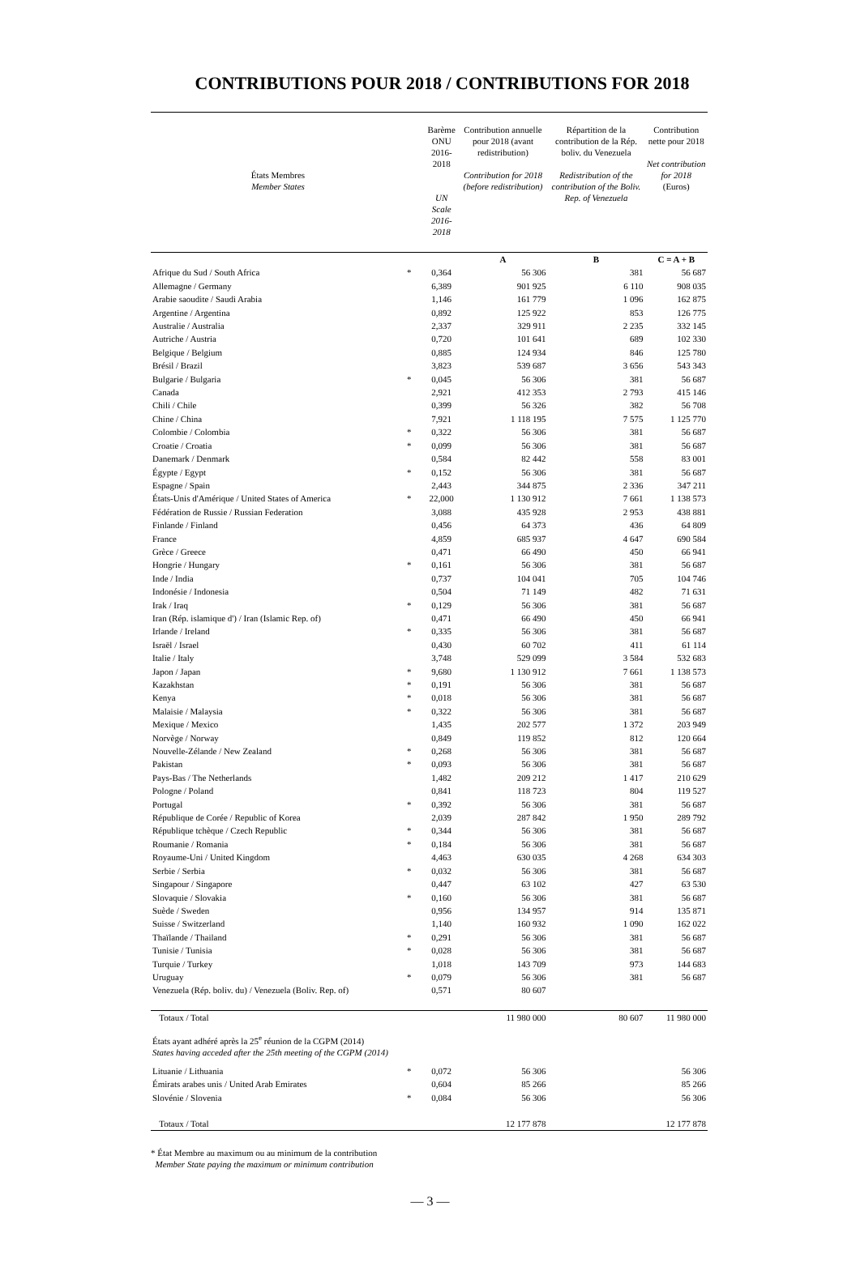CONTRIBUTIONS POUR 2018 / CONTRIBUTIONS FOR 2018
| États Membres Member States | | Barème ONU 2016-2018 UN Scale 2016-2018 | Contribution annuelle pour 2018 (avant redistribution) Contribution for 2018 (before redistribution) | Répartition de la contribution de la Rép. boliv. du Venezuela Redistribution of the contribution of the Boliv. Rep. of Venezuela | Contribution nette pour 2018 Net contribution for 2018 (Euros) |
| --- | --- | --- | --- | --- | --- |
| | | | A | B | C = A + B |
| Afrique du Sud / South Africa | * | 0,364 | 56 306 | 381 | 56 687 |
| Allemagne / Germany | | 6,389 | 901 925 | 6 110 | 908 035 |
| Arabie saoudite / Saudi Arabia | | 1,146 | 161 779 | 1 096 | 162 875 |
| Argentine / Argentina | | 0,892 | 125 922 | 853 | 126 775 |
| Australie / Australia | | 2,337 | 329 911 | 2 235 | 332 145 |
| Autriche / Austria | | 0,720 | 101 641 | 689 | 102 330 |
| Belgique / Belgium | | 0,885 | 124 934 | 846 | 125 780 |
| Brésil / Brazil | | 3,823 | 539 687 | 3 656 | 543 343 |
| Bulgarie / Bulgaria | * | 0,045 | 56 306 | 381 | 56 687 |
| Canada | | 2,921 | 412 353 | 2 793 | 415 146 |
| Chili / Chile | | 0,399 | 56 326 | 382 | 56 708 |
| Chine / China | | 7,921 | 1 118 195 | 7 575 | 1 125 770 |
| Colombie / Colombia | * | 0,322 | 56 306 | 381 | 56 687 |
| Croatie / Croatia | * | 0,099 | 56 306 | 381 | 56 687 |
| Danemark / Denmark | | 0,584 | 82 442 | 558 | 83 001 |
| Égypte / Egypt | * | 0,152 | 56 306 | 381 | 56 687 |
| Espagne / Spain | | 2,443 | 344 875 | 2 336 | 347 211 |
| États-Unis d'Amérique / United States of America | * | 22,000 | 1 130 912 | 7 661 | 1 138 573 |
| Fédération de Russie / Russian Federation | | 3,088 | 435 928 | 2 953 | 438 881 |
| Finlande / Finland | | 0,456 | 64 373 | 436 | 64 809 |
| France | | 4,859 | 685 937 | 4 647 | 690 584 |
| Grèce / Greece | | 0,471 | 66 490 | 450 | 66 941 |
| Hongrie / Hungary | * | 0,161 | 56 306 | 381 | 56 687 |
| Inde / India | | 0,737 | 104 041 | 705 | 104 746 |
| Indonésie / Indonesia | | 0,504 | 71 149 | 482 | 71 631 |
| Irak / Iraq | * | 0,129 | 56 306 | 381 | 56 687 |
| Iran (Rép. islamique d') / Iran (Islamic Rep. of) | | 0,471 | 66 490 | 450 | 66 941 |
| Irlande / Ireland | * | 0,335 | 56 306 | 381 | 56 687 |
| Israël / Israel | | 0,430 | 60 702 | 411 | 61 114 |
| Italie / Italy | | 3,748 | 529 099 | 3 584 | 532 683 |
| Japon / Japan | * | 9,680 | 1 130 912 | 7 661 | 1 138 573 |
| Kazakhstan | * | 0,191 | 56 306 | 381 | 56 687 |
| Kenya | * | 0,018 | 56 306 | 381 | 56 687 |
| Malaisie / Malaysia | * | 0,322 | 56 306 | 381 | 56 687 |
| Mexique / Mexico | | 1,435 | 202 577 | 1 372 | 203 949 |
| Norvège / Norway | | 0,849 | 119 852 | 812 | 120 664 |
| Nouvelle-Zélande / New Zealand | * | 0,268 | 56 306 | 381 | 56 687 |
| Pakistan | * | 0,093 | 56 306 | 381 | 56 687 |
| Pays-Bas / The Netherlands | | 1,482 | 209 212 | 1 417 | 210 629 |
| Pologne / Poland | | 0,841 | 118 723 | 804 | 119 527 |
| Portugal | * | 0,392 | 56 306 | 381 | 56 687 |
| République de Corée / Republic of Korea | | 2,039 | 287 842 | 1 950 | 289 792 |
| République tchèque / Czech Republic | * | 0,344 | 56 306 | 381 | 56 687 |
| Roumanie / Romania | * | 0,184 | 56 306 | 381 | 56 687 |
| Royaume-Uni / United Kingdom | | 4,463 | 630 035 | 4 268 | 634 303 |
| Serbie / Serbia | * | 0,032 | 56 306 | 381 | 56 687 |
| Singapour / Singapore | | 0,447 | 63 102 | 427 | 63 530 |
| Slovaquie / Slovakia | * | 0,160 | 56 306 | 381 | 56 687 |
| Suède / Sweden | | 0,956 | 134 957 | 914 | 135 871 |
| Suisse / Switzerland | | 1,140 | 160 932 | 1 090 | 162 022 |
| Thaïlande / Thailand | * | 0,291 | 56 306 | 381 | 56 687 |
| Tunisie / Tunisia | * | 0,028 | 56 306 | 381 | 56 687 |
| Turquie / Turkey | | 1,018 | 143 709 | 973 | 144 683 |
| Uruguay | * | 0,079 | 56 306 | 381 | 56 687 |
| Venezuela (Rép. boliv. du) / Venezuela (Boliv. Rep. of) | | 0,571 | 80 607 | | |
| Totaux / Total | | | 11 980 000 | 80 607 | 11 980 000 |
| États ayant adhéré après la 25<sup>e</sup> réunion de la CGPM (2014) States having acceded after the 25th meeting of the CGPM (2014) | | | | | |
| Lituanie / Lithuania | * | 0,072 | 56 306 | | 56 306 |
| Émirats arabes unis / United Arab Emirates | | 0,604 | 85 266 | | 85 266 |
| Slovénie / Slovenia | * | 0,084 | 56 306 | | 56 306 |
| Totaux / Total | | | 12 177 878 | | 12 177 878 |
* État Membre au maximum ou au minimum de la contribution
Member State paying the maximum or minimum contribution
— 3 —